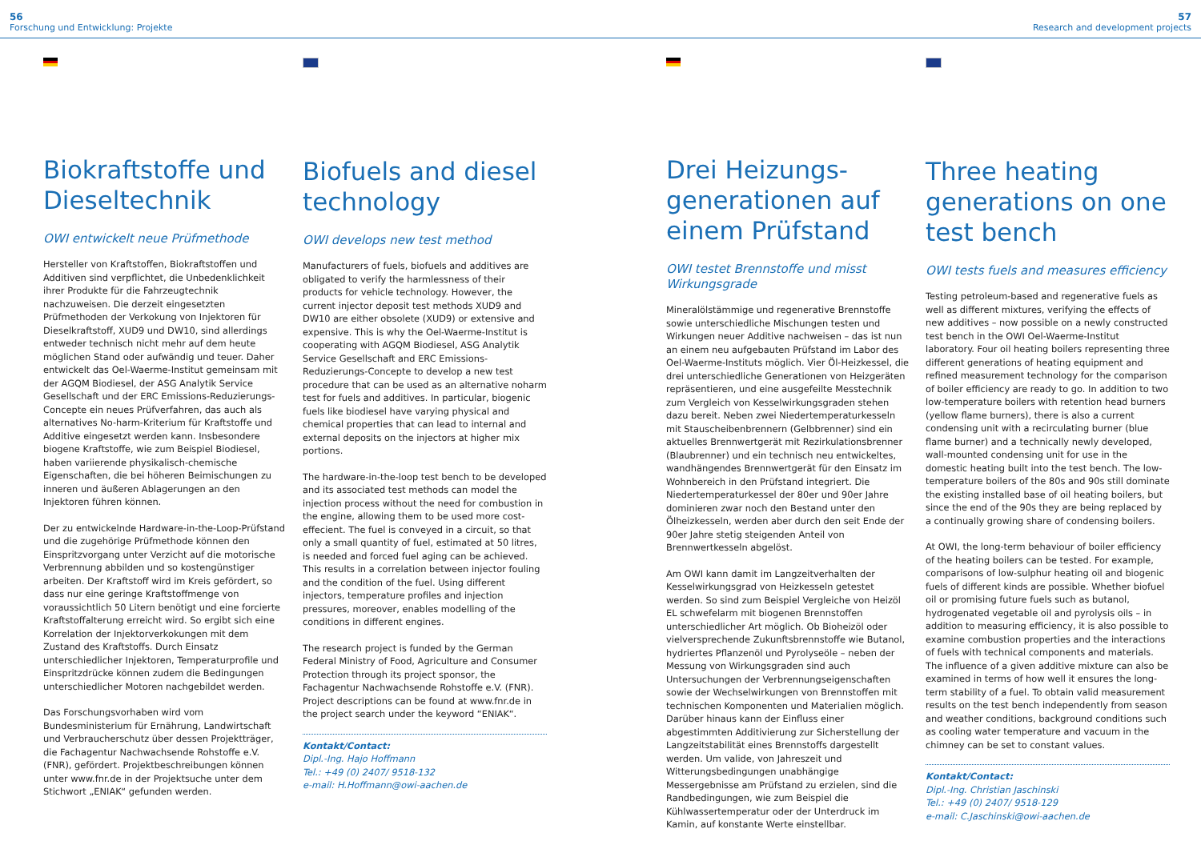56
Forschung und Entwicklung: Projekte
57
Research and development projects
Biokraftstoffe und Dieseltechnik
OWI entwickelt neue Prüfmethode
Hersteller von Kraftstoffen, Biokraftstoffen und Additiven sind verpflichtet, die Unbedenklichkeit ihrer Produkte für die Fahrzeugtechnik nachzuweisen. Die derzeit eingesetzten Prüfmethoden der Verkokung von Injektoren für Dieselkraftstoff, XUD9 und DW10, sind allerdings entweder technisch nicht mehr auf dem heute möglichen Stand oder aufwändig und teuer. Daher entwickelt das Oel-Waerme-Institut gemeinsam mit der AGQM Biodiesel, der ASG Analytik Service Gesellschaft und der ERC Emissions-Reduzierungs-Concepte ein neues Prüfverfahren, das auch als alternatives No-harm-Kriterium für Kraftstoffe und Additive eingesetzt werden kann. Insbesondere biogene Kraftstoffe, wie zum Beispiel Biodiesel, haben variierende physikalisch-chemische Eigenschaften, die bei höheren Beimischungen zu inneren und äußeren Ablagerungen an den Injektoren führen können.
Der zu entwickelnde Hardware-in-the-Loop-Prüfstand und die zugehörige Prüfmethode können den Einspritzvorgang unter Verzicht auf die motorische Verbrennung abbilden und so kostengünstiger arbeiten. Der Kraftstoff wird im Kreis gefördert, so dass nur eine geringe Kraftstoffmenge von voraussichtlich 50 Litern benötigt und eine forcierte Kraftstoffalterung erreicht wird. So ergibt sich eine Korrelation der Injektorverkokungen mit dem Zustand des Kraftstoffs. Durch Einsatz unterschiedlicher Injektoren, Temperaturprofile und Einspritzdrücke können zudem die Bedingungen unterschiedlicher Motoren nachgebildet werden.
Das Forschungsvorhaben wird vom Bundesministerium für Ernährung, Landwirtschaft und Verbraucherschutz über dessen Projektträger, die Fachagentur Nachwachsende Rohstoffe e.V. (FNR), gefördert. Projektbeschreibungen können unter www.fnr.de in der Projektsuche unter dem Stichwort „ENIAK“ gefunden werden.
Biofuels and diesel technology
OWI develops new test method
Manufacturers of fuels, biofuels and additives are obligated to verify the harmlessness of their products for vehicle technology. However, the current injector deposit test methods XUD9 and DW10 are either obsolete (XUD9) or extensive and expensive. This is why the Oel-Waerme-Institut is cooperating with AGQM Biodiesel, ASG Analytik Service Gesellschaft and ERC Emissions-Reduzierungs-Concepte to develop a new test procedure that can be used as an alternative noharm test for fuels and additives. In particular, biogenic fuels like biodiesel have varying physical and chemical properties that can lead to internal and external deposits on the injectors at higher mix portions.
The hardware-in-the-loop test bench to be developed and its associated test methods can model the injection process without the need for combustion in the engine, allowing them to be used more cost-effecient. The fuel is conveyed in a circuit, so that only a small quantity of fuel, estimated at 50 litres, is needed and forced fuel aging can be achieved. This results in a correlation between injector fouling and the condition of the fuel. Using different injectors, temperature profiles and injection pressures, moreover, enables modelling of the conditions in different engines.
The research project is funded by the German Federal Ministry of Food, Agriculture and Consumer Protection through its project sponsor, the Fachagentur Nachwachsende Rohstoffe e.V. (FNR). Project descriptions can be found at www.fnr.de in the project search under the keyword “ENIAK“.
Kontakt/Contact:
Dipl.-Ing. Hajo Hoffmann
Tel.: +49 (0) 2407/ 9518-132
e-mail: H.Hoffmann@owi-aachen.de
Drei Heizungs-generationen auf einem Prüfstand
OWI testet Brennstoffe und misst Wirkungsgrade
Mineralölstämmige und regenerative Brennstoffe sowie unterschiedliche Mischungen testen und Wirkungen neuer Additive nachweisen – das ist nun an einem neu aufgebauten Prüfstand im Labor des Oel-Waerme-Instituts möglich. Vier Öl-Heizkessel, die drei unterschiedliche Generationen von Heizgeräten repräsentieren, und eine ausgefeilte Messtechnik zum Vergleich von Kesselwirkungsgraden stehen dazu bereit. Neben zwei Niedertemperaturkesseln mit Stauscheibenbrennern (Gelbbrenner) sind ein aktuelles Brennwertgerät mit Rezirkulationsbrenner (Blaubrenner) und ein technisch neu entwickeltes, wandhängendes Brennwertgerät für den Einsatz im Wohnbereich in den Prüfstand integriert. Die Niedertemperaturkessel der 80er und 90er Jahre dominieren zwar noch den Bestand unter den Ölheizkesseln, werden aber durch den seit Ende der 90er Jahre stetig steigenden Anteil von Brennwertkesseln abgelöst.
Am OWI kann damit im Langzeitverhalten der Kesselwirkungsgrad von Heizkesseln getestet werden. So sind zum Beispiel Vergleiche von Heizöl EL schwefelarm mit biogenen Brennstoffen unterschiedlicher Art möglich. Ob Bioheizöl oder vielversprechende Zukunftsbrennstoffe wie Butanol, hydriertes Pflanzenöl und Pyrolyseöle – neben der Messung von Wirkungsgraden sind auch Untersuchungen der Verbrennungseigenschaften sowie der Wechselwirkungen von Brennstoffen mit technischen Komponenten und Materialien möglich. Darüber hinaus kann der Einfluss einer abgestimmten Additivierung zur Sicherstellung der Langzeitstabilität eines Brennstoffs dargestellt werden. Um valide, von Jahreszeit und Witterungsbedingungen unabhängige Messergebnisse am Prüfstand zu erzielen, sind die Randbedingungen, wie zum Beispiel die Kühlwassertemperatur oder der Unterdruck im Kamin, auf konstante Werte einstellbar.
Three heating generations on one test bench
OWI tests fuels and measures efficiency
Testing petroleum-based and regenerative fuels as well as different mixtures, verifying the effects of new additives – now possible on a newly constructed test bench in the OWI Oel-Waerme-Institut laboratory. Four oil heating boilers representing three different generations of heating equipment and refined measurement technology for the comparison of boiler efficiency are ready to go. In addition to two low-temperature boilers with retention head burners (yellow flame burners), there is also a current condensing unit with a recirculating burner (blue flame burner) and a technically newly developed, wall-mounted condensing unit for use in the domestic heating built into the test bench. The low-temperature boilers of the 80s and 90s still dominate the existing installed base of oil heating boilers, but since the end of the 90s they are being replaced by a continually growing share of condensing boilers.
At OWI, the long-term behaviour of boiler efficiency of the heating boilers can be tested. For example, comparisons of low-sulphur heating oil and biogenic fuels of different kinds are possible. Whether biofuel oil or promising future fuels such as butanol, hydrogenated vegetable oil and pyrolysis oils – in addition to measuring efficiency, it is also possible to examine combustion properties and the interactions of fuels with technical components and materials. The influence of a given additive mixture can also be examined in terms of how well it ensures the long-term stability of a fuel. To obtain valid measurement results on the test bench independently from season and weather conditions, background conditions such as cooling water temperature and vacuum in the chimney can be set to constant values.
Kontakt/Contact:
Dipl.-Ing. Christian Jaschinski
Tel.: +49 (0) 2407/ 9518-129
e-mail: C.Jaschinski@owi-aachen.de